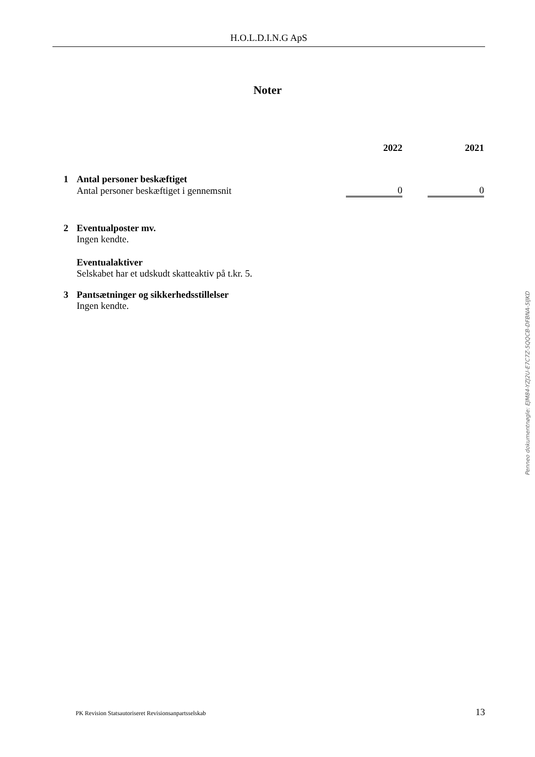H.O.L.D.I.N.G ApS
Noter
| | | 2022 | | 2021 |
| --- | --- | --- | --- | --- |
| 1 | Antal personer beskæftiget | | | |
| | Antal personer beskæftiget i gennemsnit | 0 | | 0 |
| 2 | Eventualposter mv. Ingen kendte. Eventualaktiver Selskabet har et udskudt skatteaktiv på t.kr. 5. |
| 3 | Pantsætninger og sikkerhedsstillelser Ingen kendte. |
Penneo dokumentnøgle: EJM84-YZJ2U-E7C7Z-5QQCB-DFBNA-5IJKD
PK Revision Statsautoriseret Revisionsanpartsselskab 13